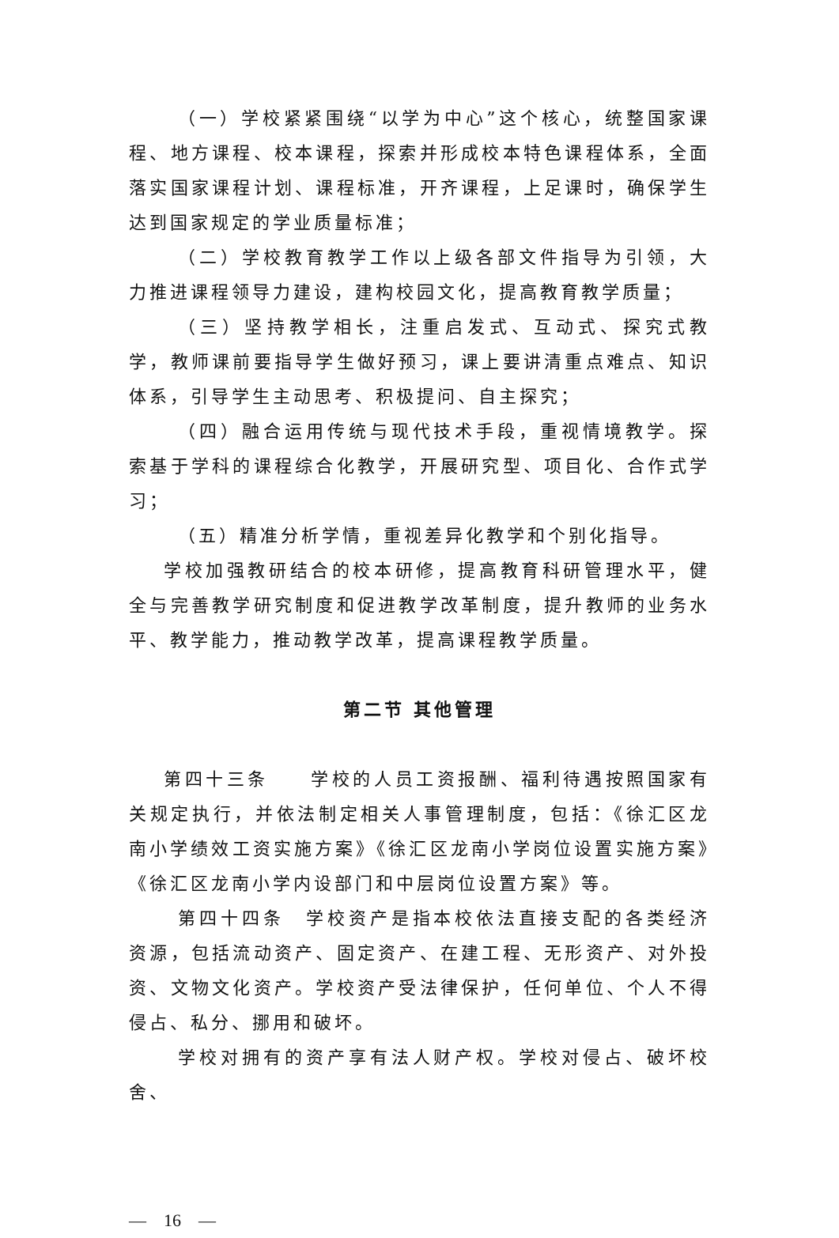（一）学校紧紧围绕“以学为中心”这个核心，统整国家课程、地方课程、校本课程，探索并形成校本特色课程体系，全面落实国家课程计划、课程标准，开齐课程，上足课时，确保学生达到国家规定的学业质量标准；
（二）学校教育教学工作以上级各部文件指导为引领，大力推进课程领导力建设，建构校园文化，提高教育教学质量；
（三）坚持教学相长，注重启发式、互动式、探究式教学，教师课前要指导学生做好预习，课上要讲清重点难点、知识体系，引导学生主动思考、积极提问、自主探究；
（四）融合运用传统与现代技术手段，重视情境教学。探索基于学科的课程综合化教学，开展研究型、项目化、合作式学习；
（五）精准分析学情，重视差异化教学和个别化指导。
学校加强教研结合的校本研修，提高教育科研管理水平，健全与完善教学研究制度和促进教学改革制度，提升教师的业务水平、教学能力，推动教学改革，提高课程教学质量。
第二节 其他管理
第四十三条　　学校的人员工资报酬、福利待遇按照国家有关规定执行，并依法制定相关人事管理制度，包括：《徐汇区龙南小学绩效工资实施方案》《徐汇区龙南小学岗位设置实施方案》《徐汇区龙南小学内设部门和中层岗位设置方案》等。
第四十四条　学校资产是指本校依法直接支配的各类经济资源，包括流动资产、固定资产、在建工程、无形资产、对外投资、文物文化资产。学校资产受法律保护，任何单位、个人不得侵占、私分、挪用和破坏。
学校对拥有的资产享有法人财产权。学校对侵占、破坏校舍、
—　16　—